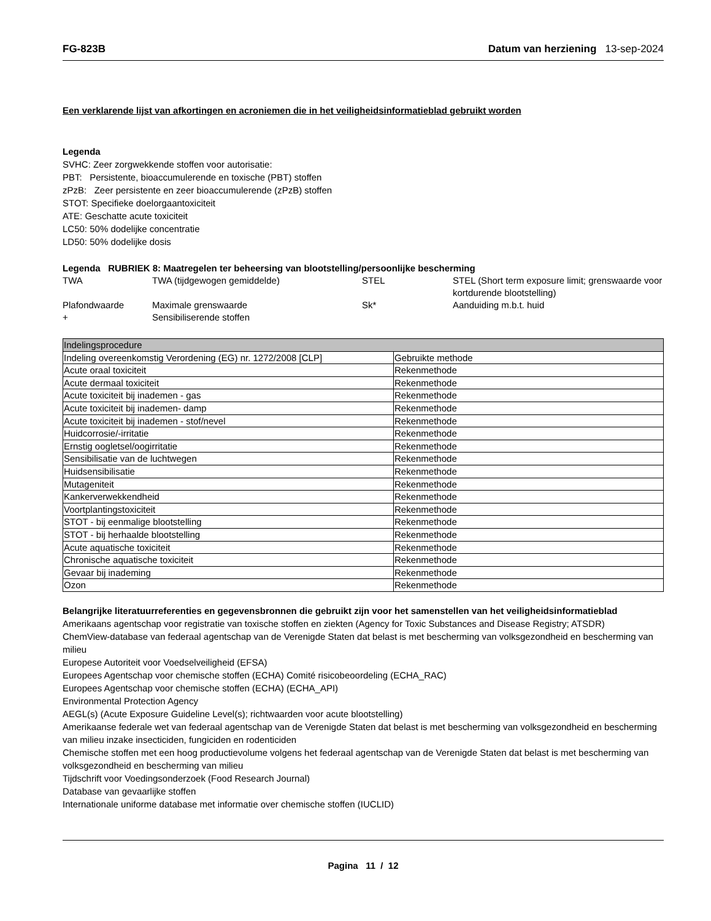FG-823B Datum van herziening 13-sep-2024
Een verklarende lijst van afkortingen en acroniemen die in het veiligheidsinformatieblad gebruikt worden
Legenda
SVHC: Zeer zorgwekkende stoffen voor autorisatie:
PBT: Persistente, bioaccumulerende en toxische (PBT) stoffen
zPzB: Zeer persistente en zeer bioaccumulerende (zPzB) stoffen
STOT: Specifieke doelorgaantoxiciteit
ATE: Geschatte acute toxiciteit
LC50: 50% dodelijke concentratie
LD50: 50% dodelijke dosis
Legenda RUBRIEK 8: Maatregelen ter beheersing van blootstelling/persoonlijke bescherming
| TWA | TWA (tijdgewogen gemiddelde) | STEL | STEL (Short term exposure limit; grenswaarde voor kortdurende blootstelling) |
| Plafondwaarde | Maximale grenswaarde | Sk* | Aanduiding m.b.t. huid |
| + | Sensibiliserende stoffen | | |
| Indelingsprocedure | |
| Indeling overeenkomstig Verordening (EG) nr. 1272/2008 [CLP] | Gebruikte methode |
| Acute oraal toxiciteit | Rekenmethode |
| Acute dermaal toxiciteit | Rekenmethode |
| Acute toxiciteit bij inademen - gas | Rekenmethode |
| Acute toxiciteit bij inademen- damp | Rekenmethode |
| Acute toxiciteit bij inademen - stof/nevel | Rekenmethode |
| Huidcorrosie/-irritatie | Rekenmethode |
| Ernstig oogletsel/oogirritatie | Rekenmethode |
| Sensibilisatie van de luchtwegen | Rekenmethode |
| Huidsensibilisatie | Rekenmethode |
| Mutageniteit | Rekenmethode |
| Kankerverwekkendheid | Rekenmethode |
| Voortplantingstoxiciteit | Rekenmethode |
| STOT - bij eenmalige blootstelling | Rekenmethode |
| STOT - bij herhaalde blootstelling | Rekenmethode |
| Acute aquatische toxiciteit | Rekenmethode |
| Chronische aquatische toxiciteit | Rekenmethode |
| Gevaar bij inademing | Rekenmethode |
| Ozon | Rekenmethode |
Belangrijke literatuurreferenties en gegevensbronnen die gebruikt zijn voor het samenstellen van het veiligheidsinformatieblad
Amerikaans agentschap voor registratie van toxische stoffen en ziekten (Agency for Toxic Substances and Disease Registry; ATSDR)
ChemView-database van federaal agentschap van de Verenigde Staten dat belast is met bescherming van volksgezondheid en bescherming van milieu
Europese Autoriteit voor Voedselveiligheid (EFSA)
Europees Agentschap voor chemische stoffen (ECHA) Comité risicobeoordeling (ECHA_RAC)
Europees Agentschap voor chemische stoffen (ECHA) (ECHA_API)
Environmental Protection Agency
AEGL(s) (Acute Exposure Guideline Level(s); richtwaarden voor acute blootstelling)
Amerikaanse federale wet van federaal agentschap van de Verenigde Staten dat belast is met bescherming van volksgezondheid en bescherming van milieu inzake insecticiden, fungiciden en rodenticiden
Chemische stoffen met een hoog productievolume volgens het federaal agentschap van de Verenigde Staten dat belast is met bescherming van volksgezondheid en bescherming van milieu
Tijdschrift voor Voedingsonderzoek (Food Research Journal)
Database van gevaarlijke stoffen
Internationale uniforme database met informatie over chemische stoffen (IUCLID)
Pagina 11 / 12